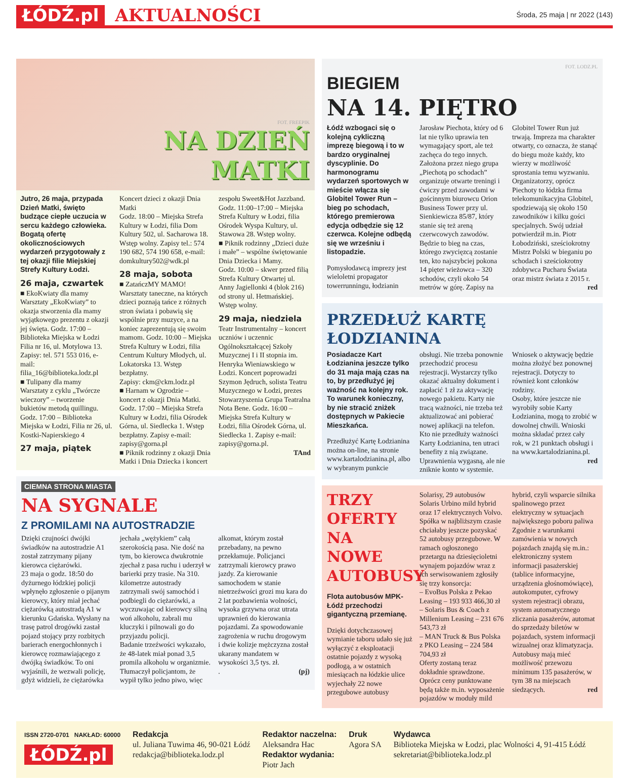ŁÓDŹ.pl AKTUALNOŚCI Środa, 25 maja | nr 2022 (143)
FOT. FREEPIK
NA DZIEŃ
MATKI
Jutro, 26 maja, przypada Dzień Matki, święto budzące ciepłe uczucia w sercu każdego człowieka. Bogatą ofertę okolicznościowych wydarzeń przygotowały z tej okazji filie Miejskiej Strefy Kultury Łodzi.
26 maja, czwartek
■ EkoKwiaty dla mamy
Warsztaty „EkoKwiaty” to okazja stworzenia dla mamy wyjątkowego prezentu z okazji jej święta. Godz. 17:00 – Biblioteka Miejska w Łodzi Filia nr 16, ul. Motylowa 13. Zapisy: tel. 571 553 016, e-mail: filia_16@biblioteka.lodz.pl
■ Tulipany dla mamy
Warsztaty z cyklu „Twórcze wieczory” – tworzenie bukietów metodą quillingu. Godz. 17:00 – Biblioteka Miejska w Łodzi, Filia nr 26, ul. Kostki-Napierskiego 4
27 maja, piątek
Koncert dzieci z okazji Dnia Matki
Godz. 18:00 – Miejska Strefa Kultury w Łodzi, filia Dom Kultury 502, ul. Sacharowa 18. Wstęp wolny. Zapisy tel.: 574 190 682, 574 190 658, e-mail: domkultury502@wdk.pl
28 maja, sobota
■ ZatańczMY MAMO!
Warsztaty taneczne, na których dzieci poznają tańce z różnych stron świata i pobawią się wspólnie przy muzyce, a na koniec zaprezentują się swoim mamom. Godz. 10:00 – Miejska Strefa Kultury w Łodzi, filia Centrum Kultury Młodych, ul. Lokatorska 13. Wstęp bezpłatny.
Zapisy: ckm@ckm.lodz.pl
■ Harnam w Ogrodzie – koncert z okazji Dnia Matki. Godz. 17:00 – Miejska Strefa Kultury w Łodzi, filia Ośrodek Górna, ul. Siedlecka 1. Wstęp bezpłatny. Zapisy e-mail: zapisy@gorna.pl
■ Piknik rodzinny z okazji Dnia Matki i Dnia Dziecka i koncert zespołu Sweet&Hot Jazzband.
Godz. 11:00–17:00 – Miejska Strefa Kultury w Łodzi, filia Ośrodek Wyspa Kultury, ul. Stawowa 28. Wstęp wolny.
■ Piknik rodzinny „Dzieci duże i małe” – wspólne świętowanie Dnia Dziecka i Mamy.
Godz. 10:00 – skwer przed filią Strefa Kultury Otwartej ul. Anny Jagiellonki 4 (blok 216) od strony ul. Hetmańskiej. Wstęp wolny.
29 maja, niedziela
Teatr Instrumentalny – koncert uczniów i uczennic Ogólnokształcącej Szkoły Muzycznej I i II stopnia im. Henryka Wieniawskiego w Łodzi. Koncert poprowadzi Szymon Jędruch, solista Teatru Muzycznego w Łodzi, prezes Stowarzyszenia Grupa Teatralna Nota Bene. Godz. 16:00 – Miejska Strefa Kultury w Łodzi, filia Ośrodek Górna, ul. Siedlecka 1. Zapisy e-mail: zapisy@gorna.pl.
TAnd
CIEMNA STRONA MIASTA
NA SYGNALE
Z PROMILAMI NA AUTOSTRADZIE
Dzięki czujności dwójki świadków na autostradzie A1 został zatrzymany pijany kierowca ciężarówki.
23 maja o godz. 18:50 do dyżurnego łódzkiej policji wpłynęło zgłoszenie o pijanym kierowcy, który miał jechać ciężarówką autostradą A1 w kierunku Gdańska. Wysłany na trasę patrol drogówki zastał pojazd stojący przy rozbitych barierach energochłonnych i kierowcę rozmawiającego z dwójką świadków. To oni wyjaśnili, że wezwali policję, gdyż widzieli, że ciężarówka jechała „wężykiem” całą szerokością pasa. Nie dość na tym, bo kierowca dwukrotnie zjechał z pasa ruchu i uderzył w barierki przy trasie. Na 310. kilometrze autostrady zatrzymali swój samochód i podbiegli do ciężarówki, a wyczuwając od kierowcy silną woń alkoholu, zabrali mu kluczyki i pilnowali go do przyjazdu policji.
Badanie trzeźwości wykazało, że 48-latek miał ponad 3,5 promila alkoholu w organizmie. Tłumaczył policjantom, że wypił tylko jedno piwo, więc alkomat, którym został przebadany, na pewno przekłamuje. Policjanci zatrzymali kierowcy prawo jazdy. Za kierowanie samochodem w stanie nietrzeźwości grozi mu kara do 2 lat pozbawienia wolności, wysoka grzywna oraz utrata uprawnień do kierowania pojazdami. Za spowodowanie zagrożenia w ruchu drogowym i dwie kolizje mężczyzna został ukarany mandatem w wysokości 3,5 tys. zł.
. (pj)
FOT. LODZ.PL
BIEGIEM
NA 14. PIĘTRO
Łódź wzbogaci się o kolejną cykliczną imprezę biegową i to w bardzo oryginalnej dyscyplinie. Do harmonogramu wydarzeń sportowych w mieście włącza się Globitel Tower Run – bieg po schodach, którego premierowa edycja odbędzie się 12 czerwca. Kolejne odbędą się we wrześniu i listopadzie.
Pomysłodawcą imprezy jest wieloletni propagator towerrunningu, łodzianin Jarosław Piechota, który od 6 lat nie tylko uprawia ten wymagający sport, ale też zachęca do tego innych. Założona przez niego grupa „Piechotą po schodach” organizuje otwarte treningi i ćwiczy przed zawodami w gościnnym biurowcu Orion Business Tower przy ul. Sienkiewicza 85/87, który stanie się też areną czerwcowych zawodów. Będzie to bieg na czas, którego zwycięzcą zostanie ten, kto najszybciej pokona 14 pięter wieżowca – 320 schodów, czyli około 54 metrów w górę. Zapisy na Globitel Tower Run już trwają. Impreza ma charakter otwarty, co oznacza, że stanąć do biegu może każdy, kto wierzy w możliwość sprostania temu wyzwaniu. Organizatorzy, oprócz Piechoty to łódzka firma telekomunikacyjna Globitel, spodziewają się około 150 zawodników i kilku gości specjalnych. Swój udział potwierdził m.in. Piotr Łobodziński, sześciokrotny Mistrz Polski w bieganiu po schodach i sześciokrotny zdobywca Pucharu Świata oraz mistrz świata z 2015 r. red
PRZEDŁUŻ KARTĘ ŁODZIANINA
Posiadacze Kart Łodzianina jeszcze tylko do 31 maja mają czas na to, by przedłużyć jej ważność na kolejny rok. To warunek konieczny, by nie stracić zniżek dostępnych w Pakiecie Mieszkańca.
Przedłużyć Kartę Łodzianina można on-line, na stronie www.kartalodzianina.pl, albo w wybranym punkcie obsługi. Nie trzeba ponownie przechodzić procesu rejestracji. Wystarczy tylko okazać aktualny dokument i zapłacić 1 zł za aktywację nowego pakietu. Karty nie tracą ważności, nie trzeba też aktualizować ani pobierać nowej aplikacji na telefon.
Kto nie przedłuży ważności Karty Łodzianina, ten utraci benefity z nią związane. Uprawnienia wygasną, ale nie zniknie konto w systemie. Wniosek o aktywację będzie można złożyć bez ponownej rejestracji. Dotyczy to również kont członków rodziny.
Osoby, które jeszcze nie wyrobiły sobie Karty Łodzianina, mogą to zrobić w dowolnej chwili. Wnioski można składać przez cały rok, w 21 punktach obsługi i na www.kartalodzianina.pl. red
TRZY OFERTY NA NOWE AUTOBUSY
Flota autobusów MPK-Łódź przechodzi gigantyczną przemianę.
Dzięki dotychczasowej wymianie taboru udało się już wyłączyć z eksploatacji ostatnie pojazdy z wysoką podłogą, a w ostatnich miesiącach na łódzkie ulice wyjechały 22 nowe przegubowe autobusy Solarisy, 29 autobusów Solaris Urbino mild hybrid oraz 17 elektrycznych Volvo.
Spółka w najbliższym czasie chciałaby jeszcze pozyskać 52 autobusy przegubowe. W ramach ogłoszonego przetargu na dziesięcioletni wynajem pojazdów wraz z ich serwisowaniem zgłosiły się trzy konsorcja:
– EvoBus Polska z Pekao Leasing – 193 933 466,30 zł
– Solaris Bus & Coach z Millenium Leasing – 231 676 543,73 zł
– MAN Truck & Bus Polska z PKO Leasing – 224 584 704,93 zł
Oferty zostaną teraz dokładnie sprawdzone. Oprócz ceny punktowane będą także m.in. wyposażenie pojazdów w moduły mild hybrid, czyli wsparcie silnika spalinowego przez elektryczny w sytuacjach największego poboru paliwa
Zgodnie z warunkami zamówienia w nowych pojazdach znajdą się m.in.: elektroniczny system informacji pasażerskiej (tablice informacyjne, urządzenia głośnomówiące), autokomputer, cyfrowy system rejestracji obrazu, system automatycznego zliczania pasażerów, automat do sprzedaży biletów w pojazdach, system informacji wizualnej oraz klimatyzacja. Autobusy mają mieć możliwość przewozu minimum 135 pasażerów, w tym 38 na miejscach siedzących. red
ISSN 2720-0701 NAKŁAD: 60000
ŁÓDŹ.pl
Redakcja
ul. Juliana Tuwima 46, 90-021 Łódź
redakcja@biblioteka.lodz.pl
Redaktor naczelna:
Aleksandra Hac
Redaktor wydania:
Piotr Jach
Druk
Agora SA
Wydawca
Biblioteka Miejska w Łodzi, plac Wolności 4, 91-415 Łódź
sekretariat@biblioteka.lodz.pl